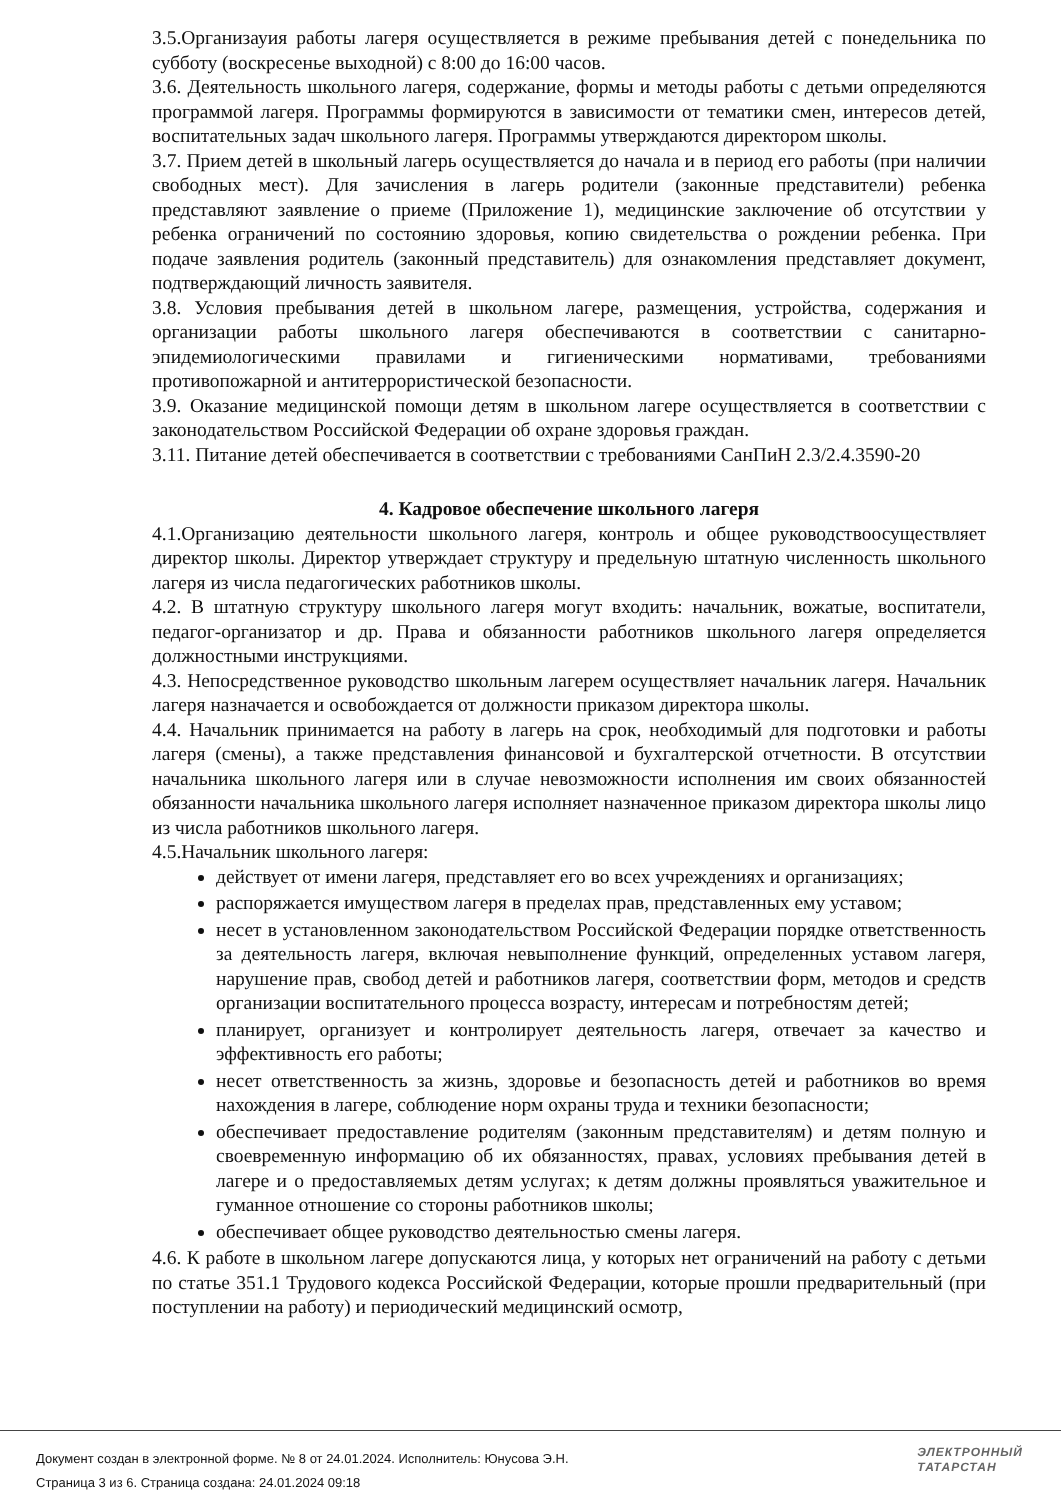3.5.Организауия работы лагеря осуществляется в режиме пребывания детей с понедельника по субботу (воскресенье выходной) с 8:00 до 16:00 часов.
3.6. Деятельность школьного лагеря, содержание, формы и методы работы с детьми определяются программой лагеря. Программы формируются в зависимости от тематики смен, интересов детей, воспитательных задач школьного лагеря. Программы утверждаются директором школы.
3.7. Прием детей в школьный лагерь осуществляется до начала и в период его работы (при наличии свободных мест). Для зачисления в лагерь родители (законные представители) ребенка представляют заявление о приеме (Приложение 1), медицинские заключение об отсутствии у ребенка ограничений по состоянию здоровья, копию свидетельства о рождении ребенка. При подаче заявления родитель (законный представитель) для ознакомления представляет документ, подтверждающий личность заявителя.
3.8. Условия пребывания детей в школьном лагере, размещения, устройства, содержания и организации работы школьного лагеря обеспечиваются в соответствии с санитарно-эпидемиологическими правилами и гигиеническими нормативами, требованиями противопожарной и антитеррористической безопасности.
3.9. Оказание медицинской помощи детям в школьном лагере осуществляется в соответствии с законодательством Российской Федерации об охране здоровья граждан.
3.11. Питание детей обеспечивается в соответствии с требованиями СанПиН 2.3/2.4.3590-20
4. Кадровое обеспечение школьного лагеря
4.1.Организацию деятельности школьного лагеря, контроль и общее руководствоосуществляет директор школы. Директор утверждает структуру и предельную штатную численность школьного лагеря из числа педагогических работников школы.
4.2. В штатную структуру школьного лагеря могут входить: начальник, вожатые, воспитатели, педагог-организатор и др. Права и обязанности работников школьного лагеря определяется должностными инструкциями.
4.3. Непосредственное руководство школьным лагерем осуществляет начальник лагеря. Начальник лагеря назначается и освобождается от должности приказом директора школы.
4.4. Начальник принимается на работу в лагерь на срок, необходимый для подготовки и работы лагеря (смены), а также представления финансовой и бухгалтерской отчетности. В отсутствии начальника школьного лагеря или в случае невозможности исполнения им своих обязанностей обязанности начальника школьного лагеря исполняет назначенное приказом директора школы лицо из числа работников школьного лагеря.
4.5.Начальник школьного лагеря:
действует от имени лагеря, представляет его во всех учреждениях и организациях;
распоряжается имуществом лагеря в пределах прав, представленных ему уставом;
несет в установленном законодательством Российской Федерации порядке ответственность за деятельность лагеря, включая невыполнение функций, определенных уставом лагеря, нарушение прав, свобод детей и работников лагеря, соответствии форм, методов и средств организации воспитательного процесса возрасту, интересам и потребностям детей;
планирует, организует и контролирует деятельность лагеря, отвечает за качество и эффективность его работы;
несет ответственность за жизнь, здоровье и безопасность детей и работников во время нахождения в лагере, соблюдение норм охраны труда и техники безопасности;
обеспечивает предоставление родителям (законным представителям) и детям полную и своевременную информацию об их обязанностях, правах, условиях пребывания детей в лагере и о предоставляемых детям услугах; к детям должны проявляться уважительное и гуманное отношение со стороны работников школы;
обеспечивает общее руководство деятельностью смены лагеря.
4.6. К работе в школьном лагере допускаются лица, у которых нет ограничений на работу с детьми по статье 351.1 Трудового кодекса Российской Федерации, которые прошли предварительный (при поступлении на работу) и периодический медицинский осмотр,
Документ создан в электронной форме. № 8 от 24.01.2024. Исполнитель: Юнусова Э.Н.
Страница 3 из 6. Страница создана: 24.01.2024 09:18
ЭЛЕКТРОННЫЙ
ТАТАРСТАН